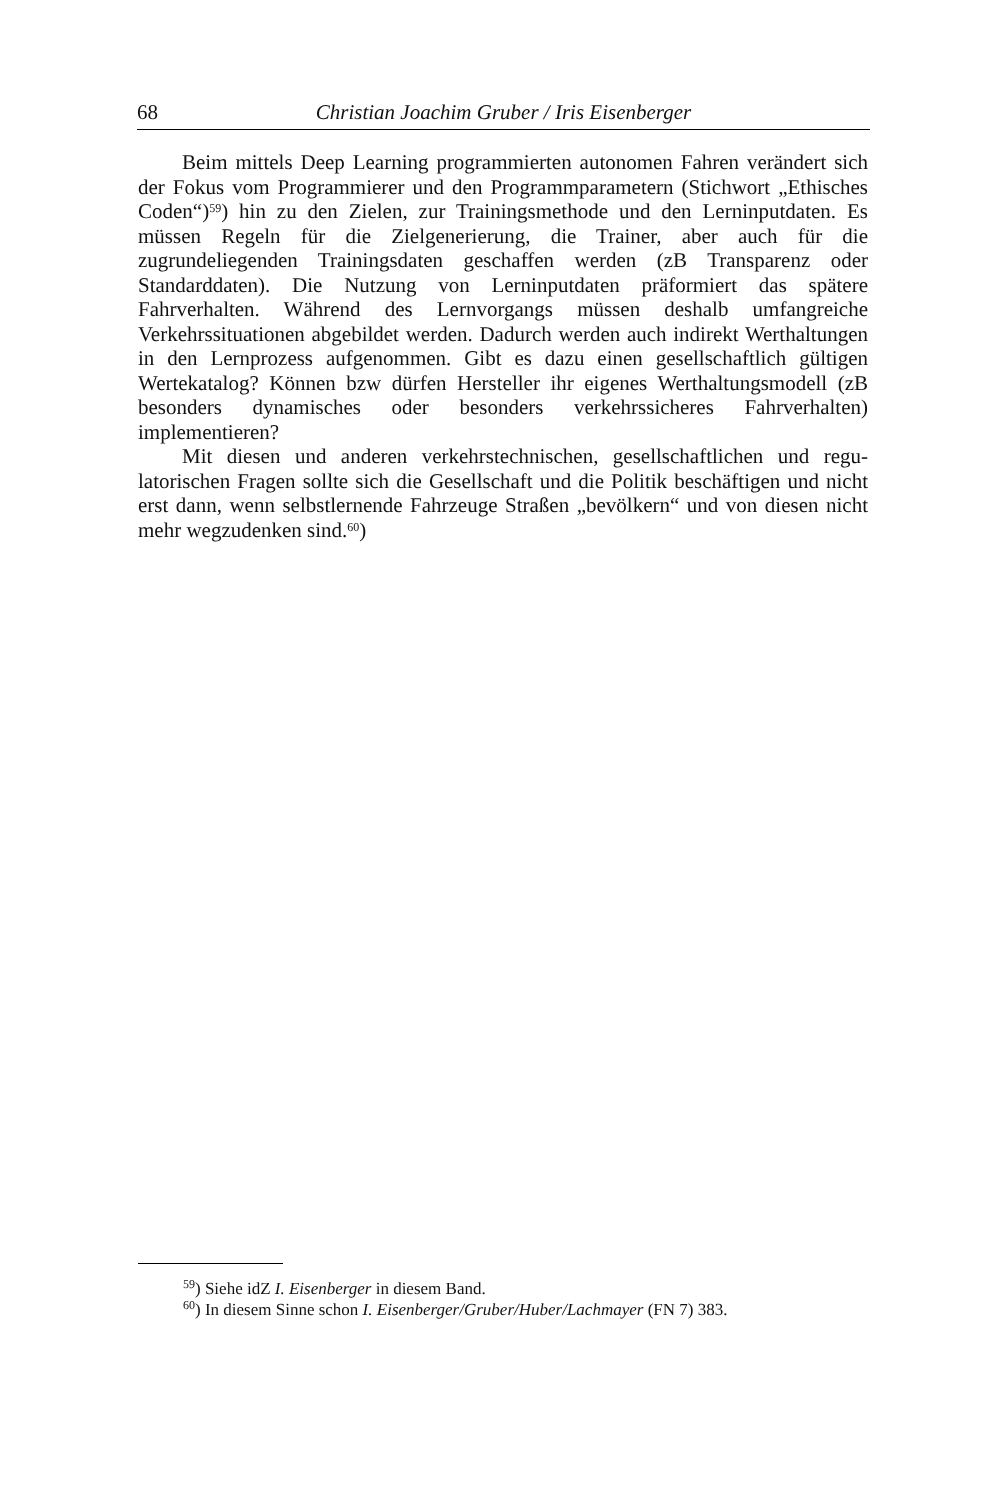68 Christian Joachim Gruber / Iris Eisenberger
Beim mittels Deep Learning programmierten autonomen Fahren verändert sich der Fokus vom Programmierer und den Programmparametern (Stichwort „Ethisches Coden“)<sup>59</sup>) hin zu den Zielen, zur Trainingsmethode und den Lern­inputdaten. Es müssen Regeln für die Zielgenerierung, die Trainer, aber auch für die zugrundeliegenden Trainingsdaten geschaffen werden (zB Transparenz oder Standarddaten). Die Nutzung von Lerninputdaten präformiert das späte­re Fahrverhalten. Während des Lernvorgangs müssen deshalb umfangreiche Verkehrssituationen abgebildet werden. Dadurch werden auch indirekt Wert­haltungen in den Lernprozess aufgenommen. Gibt es dazu einen gesellschaft­lich gültigen Wertekatalog? Können bzw dürfen Hersteller ihr eigenes Werthal­tungsmodell (zB besonders dynamisches oder besonders verkehrssicheres Fahr­verhalten) implementieren?
Mit diesen und anderen verkehrstechnischen, gesellschaftlichen und regu­latorischen Fragen sollte sich die Gesellschaft und die Politik beschäftigen und nicht erst dann, wenn selbstlernende Fahrzeuge Straßen „bevölkern“ und von diesen nicht mehr wegzudenken sind.<sup>60</sup>)
<sup>59</sup>) Siehe idZ I. Eisenberger in diesem Band.
<sup>60</sup>) In diesem Sinne schon I. Eisenberger/Gruber/Huber/Lachmayer (FN 7) 383.